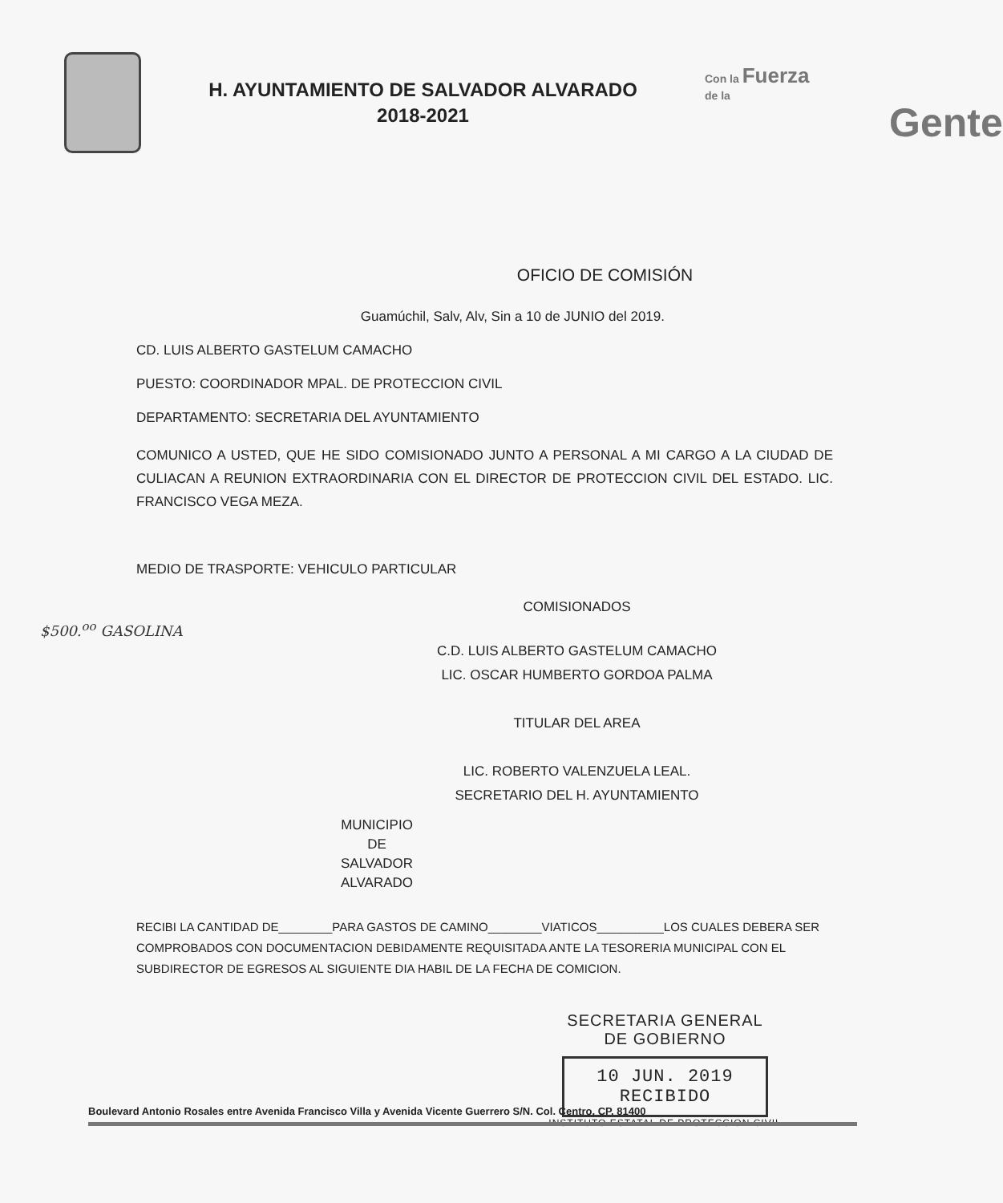H. AYUNTAMIENTO DE SALVADOR ALVARADO
2018-2021
Con la Fuerza
de la
Gente
OFICIO DE COMISIÓN
Guamúchil, Salv, Alv, Sin a 10 de JUNIO del 2019.
CD. LUIS ALBERTO GASTELUM CAMACHO
PUESTO: COORDINADOR MPAL. DE PROTECCION CIVIL
DEPARTAMENTO: SECRETARIA DEL AYUNTAMIENTO
COMUNICO A USTED, QUE HE SIDO COMISIONADO JUNTO A PERSONAL A MI CARGO A LA CIUDAD DE CULIACAN A REUNION EXTRAORDINARIA CON EL DIRECTOR DE PROTECCION CIVIL DEL ESTADO. LIC. FRANCISCO VEGA MEZA.
MEDIO DE TRASPORTE: VEHICULO PARTICULAR
COMISIONADOS
$500.<sup>oo</sup> GASOLINA
C.D. LUIS ALBERTO GASTELUM CAMACHO
LIC. OSCAR HUMBERTO GORDOA PALMA
TITULAR DEL AREA
LIC. ROBERTO VALENZUELA LEAL.
SECRETARIO DEL H. AYUNTAMIENTO
MUNICIPIO
DE
SALVADOR
ALVARADO
RECIBI LA CANTIDAD DE________PARA GASTOS DE CAMINO________VIATICOS__________LOS CUALES DEBERA SER COMPROBADOS CON DOCUMENTACION DEBIDAMENTE REQUISITADA ANTE LA TESORERIA MUNICIPAL CON EL SUBDIRECTOR DE EGRESOS AL SIGUIENTE DIA HABIL DE LA FECHA DE COMICION.
SECRETARIA GENERAL
DE GOBIERNO
10 JUN. 2019
RECIBIDO
INSTITUTO ESTATAL DE PROTECCION CIVIL
Boulevard Antonio Rosales entre Avenida Francisco Villa y Avenida Vicente Guerrero S/N. Col. Centro, CP. 81400